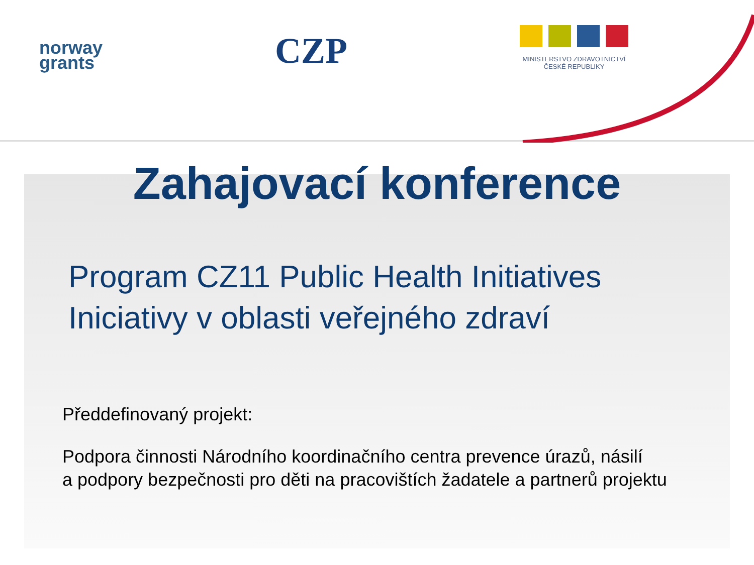norway
grants
CZP
MINISTERSTVO ZDRAVOTNICTVÍ
ČESKÉ REPUBLIKY
Zahajovací konference
Program CZ11 Public Health Initiatives
Iniciativy v oblasti veřejného zdraví
Předdefinovaný projekt:
Podpora činnosti Národního koordinačního centra prevence úrazů, násilí
a podpory bezpečnosti pro děti na pracovištích žadatele a partnerů projektu